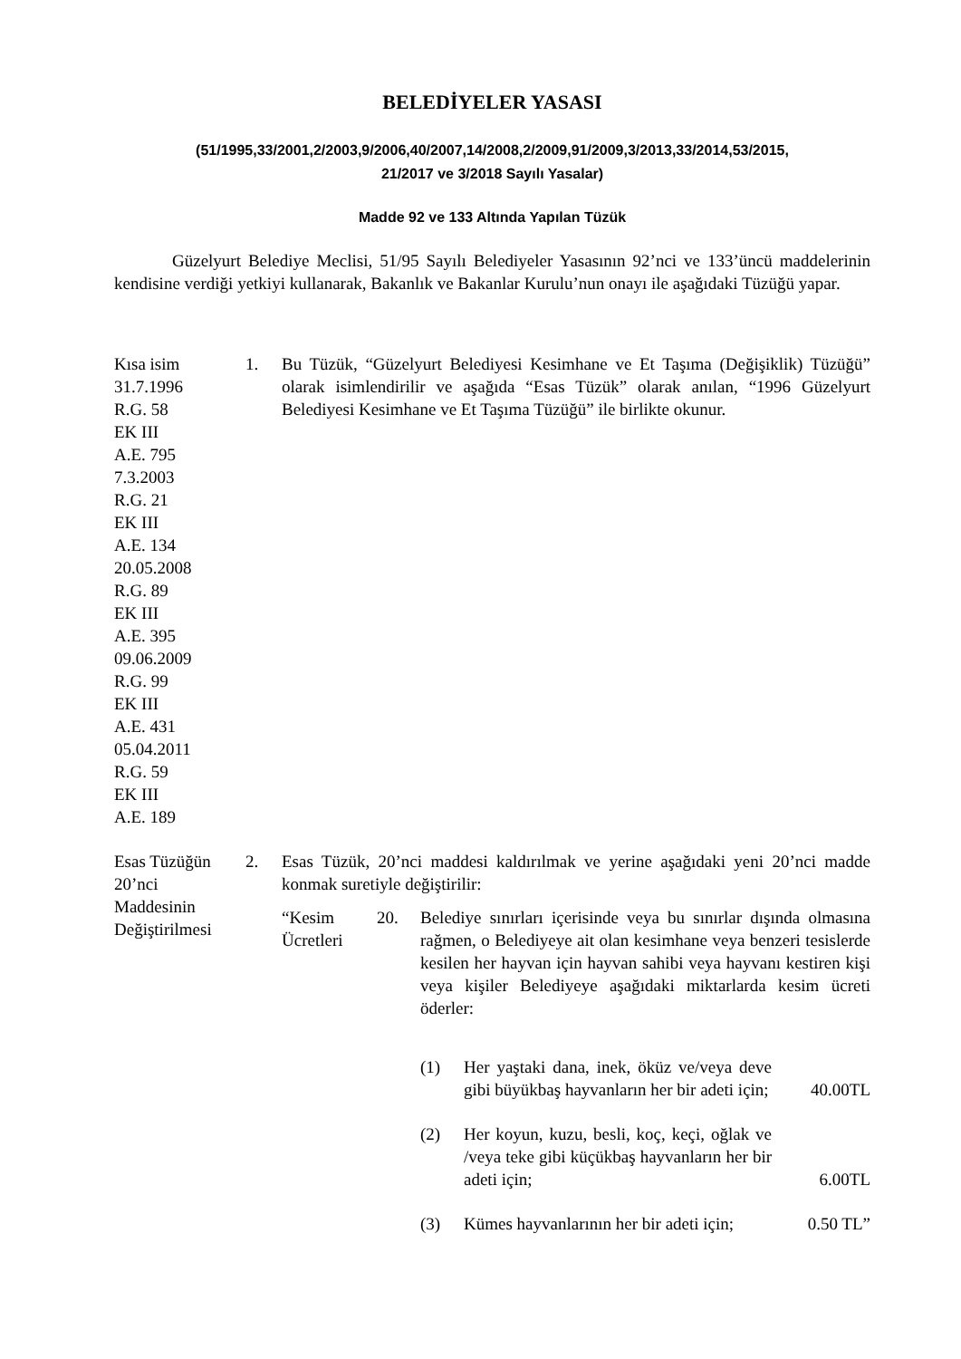BELEDİYELER YASASI
(51/1995,33/2001,2/2003,9/2006,40/2007,14/2008,2/2009,91/2009,3/2013,33/2014,53/2015,
21/2017 ve 3/2018 Sayılı Yasalar)
Madde 92 ve 133 Altında Yapılan Tüzük
Güzelyurt Belediye Meclisi, 51/95 Sayılı Belediyeler Yasasının 92’nci ve 133’üncü maddelerinin kendisine verdiği yetkiyi kullanarak, Bakanlık ve Bakanlar Kurulu’nun onayı ile aşağıdaki Tüzüğü yapar.
Kısa isim
31.7.1996
R.G. 58
EK III
A.E. 795
7.3.2003
R.G. 21
EK III
A.E. 134
20.05.2008
R.G. 89
EK III
A.E. 395
09.06.2009
R.G. 99
EK III
A.E. 431
05.04.2011
R.G. 59
EK III
A.E. 189
1. Bu Tüzük, “Güzelyurt Belediyesi Kesimhane ve Et Taşıma (Değişiklik) Tüzüğü” olarak isimlendirilir ve aşağıda “Esas Tüzük” olarak anılan, “1996 Güzelyurt Belediyesi Kesimhane ve Et Taşıma Tüzüğü” ile birlikte okunur.
Esas Tüzüğün
20’nci
Maddesinin
Değiştirilmesi
2. Esas Tüzük, 20’nci maddesi kaldırılmak ve yerine aşağıdaki yeni 20’nci madde konmak suretiyle değiştirilir:
“Kesim Ücretleri
20. Belediye sınırları içerisinde veya bu sınırlar dışında olmasına rağmen, o Belediyeye ait olan kesimhane veya benzeri tesislerde kesilen her hayvan için hayvan sahibi veya hayvanı kestiren kişi veya kişiler Belediyeye aşağıdaki miktarlarda kesim ücreti öderler:
(1) Her yaştaki dana, inek, öküz ve/veya deve gibi büyükbaş hayvanların her bir adeti için;
40.00TL
(2) Her koyun, kuzu, besli, koç, keçi, oğlak ve /veya teke gibi küçükbaş hayvanların her bir adeti için;
6.00TL
(3) Kümes hayvanlarının her bir adeti için;
0.50 TL”